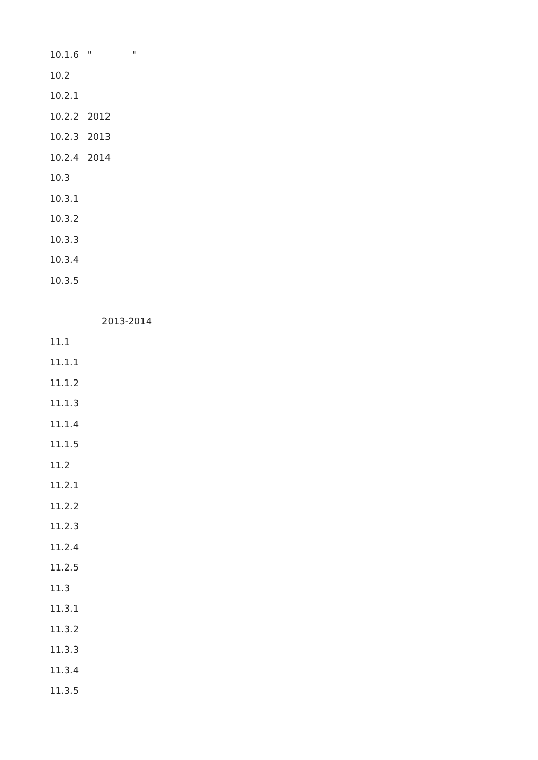10.1.6 " "
10.2
10.2.1
10.2.2 2012
10.2.3 2013
10.2.4 2014
10.3
10.3.1
10.3.2
10.3.3
10.3.4
10.3.5
2013-2014
11.1
11.1.1
11.1.2
11.1.3
11.1.4
11.1.5
11.2
11.2.1
11.2.2
11.2.3
11.2.4
11.2.5
11.3
11.3.1
11.3.2
11.3.3
11.3.4
11.3.5